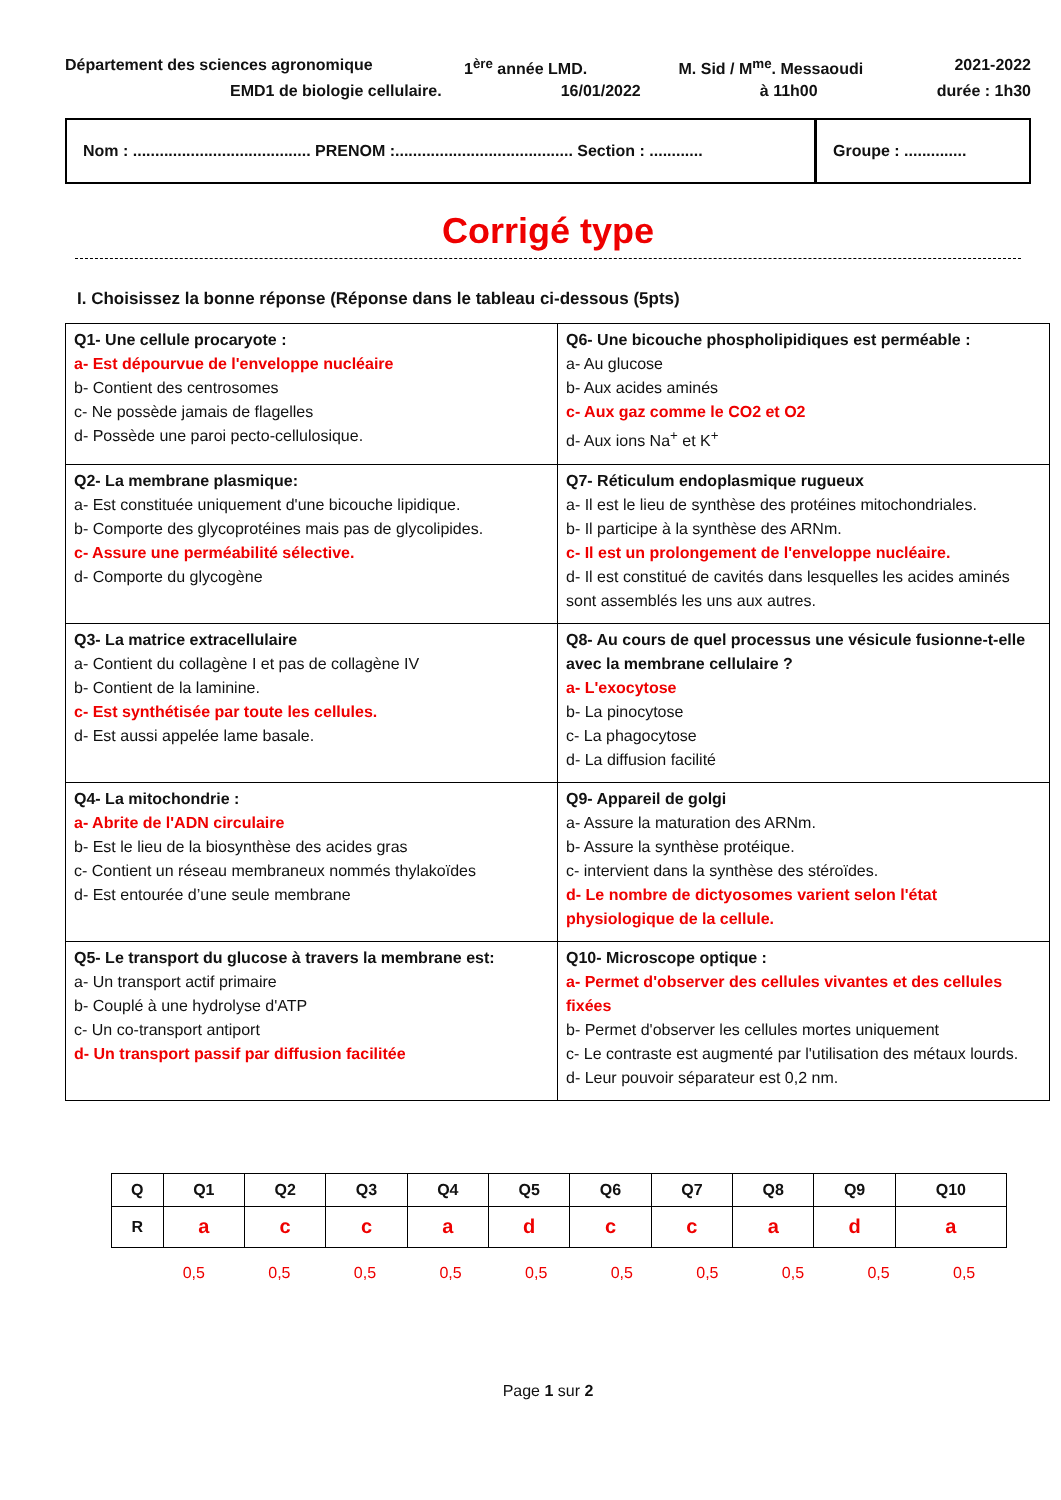Département des sciences agronomique 1<sup>ère</sup> année LMD. M. Sid / M<sup>me</sup>. Messaoudi 2021-2022
EMD1 de biologie cellulaire. 16/01/2022 à 11h00 durée : 1h30
Nom : ........................................ PRENOM :........................................ Section : ............
Groupe : ..............
Corrigé type
I. Choisissez la bonne réponse (Réponse dans le tableau ci-dessous (5pts)
| Q1- Une cellule procaryote : a- Est dépourvue de l'enveloppe nucléaire b- Contient des centrosomes c- Ne possède jamais de flagelles d- Possède une paroi pecto-cellulosique. | Q6- Une bicouche phospholipidiques est perméable : a- Au glucose b- Aux acides aminés c- Aux gaz comme le CO2 et O2 d- Aux ions Na<sup>+</sup> et K<sup>+</sup> |
| Q2- La membrane plasmique: a- Est constituée uniquement d'une bicouche lipidique. b- Comporte des glycoprotéines mais pas de glycolipides. c- Assure une perméabilité sélective. d- Comporte du glycogène | Q7- Réticulum endoplasmique rugueux a- Il est le lieu de synthèse des protéines mitochondriales. b- Il participe à la synthèse des ARNm. c- Il est un prolongement de l'enveloppe nucléaire. d- Il est constitué de cavités dans lesquelles les acides aminés sont assemblés les uns aux autres. |
| Q3- La matrice extracellulaire a- Contient du collagène I et pas de collagène IV b- Contient de la laminine. c- Est synthétisée par toute les cellules. d- Est aussi appelée lame basale. | Q8- Au cours de quel processus une vésicule fusionne-t-elle avec la membrane cellulaire ? a- L'exocytose b- La pinocytose c- La phagocytose d- La diffusion facilité |
| Q4- La mitochondrie : a- Abrite de l'ADN circulaire b- Est le lieu de la biosynthèse des acides gras c- Contient un réseau membraneux nommés thylakoïdes d- Est entourée d’une seule membrane | Q9- Appareil de golgi a- Assure la maturation des ARNm. b- Assure la synthèse protéique. c- intervient dans la synthèse des stéroïdes. d- Le nombre de dictyosomes varient selon l'état physiologique de la cellule. |
| Q5- Le transport du glucose à travers la membrane est: a- Un transport actif primaire b- Couplé à une hydrolyse d'ATP c- Un co-transport antiport d- Un transport passif par diffusion facilitée | Q10- Microscope optique : a- Permet d'observer des cellules vivantes et des cellules fixées b- Permet d'observer les cellules mortes uniquement c- Le contraste est augmenté par l'utilisation des métaux lourds. d- Leur pouvoir séparateur est 0,2 nm. |
| Q | Q1 | Q2 | Q3 | Q4 | Q5 | Q6 | Q7 | Q8 | Q9 | Q10 |
| --- | --- | --- | --- | --- | --- | --- | --- | --- | --- | --- |
| R | a | c | c | a | d | c | c | a | d | a |
0,5 0,5 0,5 0,5 0,5 0,5 0,5 0,5 0,5 0,5
Page 1 sur 2